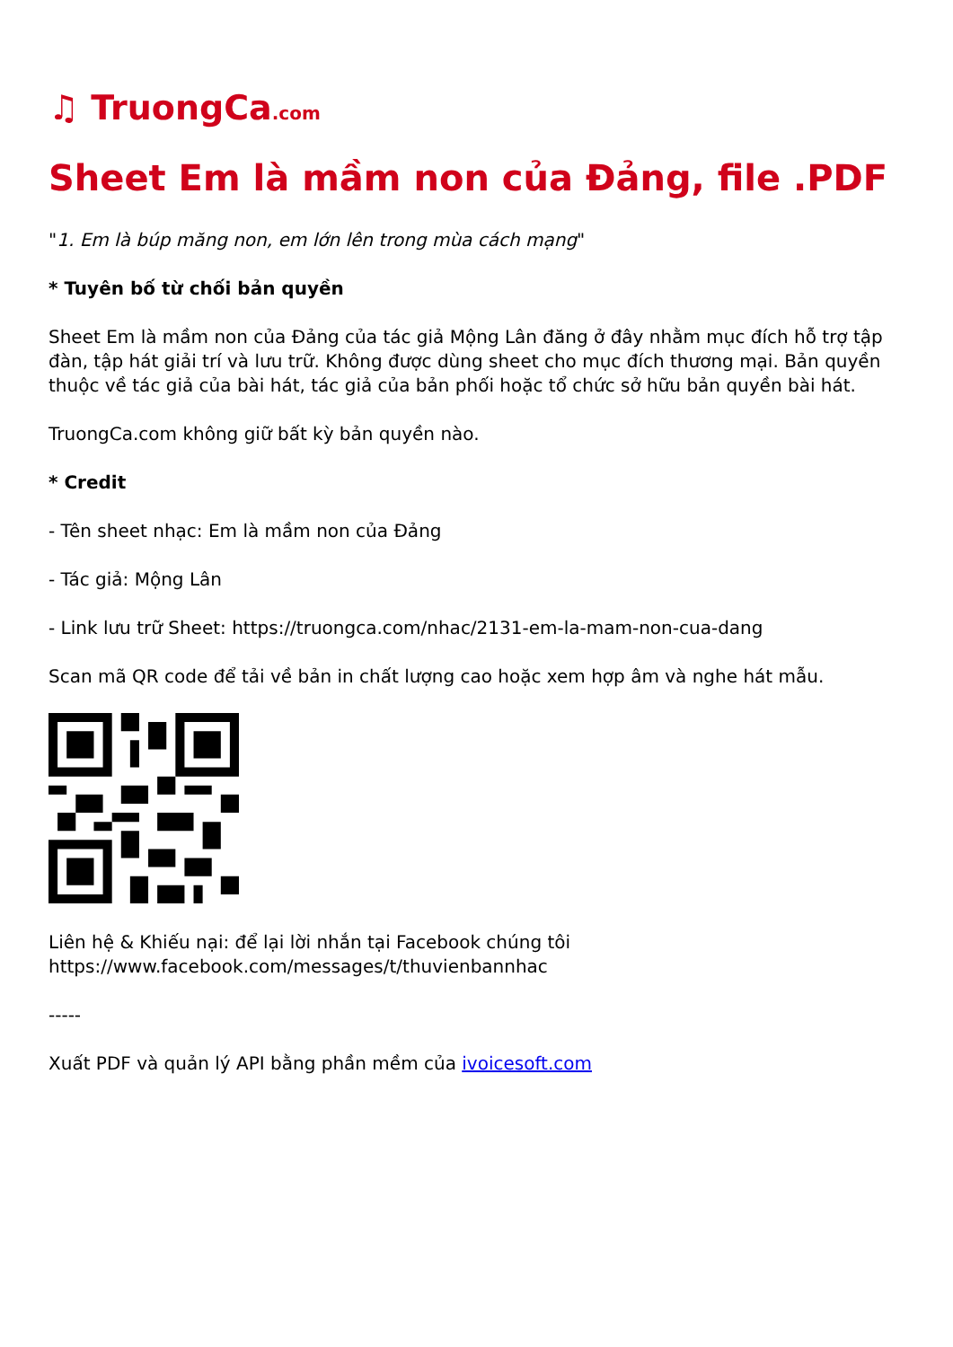♫ TruongCa.com
Sheet Em là mầm non của Đảng, file .PDF
"1. Em là búp măng non, em lớn lên trong mùa cách mạng"
* Tuyên bố từ chối bản quyền
Sheet Em là mầm non của Đảng của tác giả Mộng Lân đăng ở đây nhằm mục đích hỗ trợ tập đàn, tập hát giải trí và lưu trữ. Không được dùng sheet cho mục đích thương mại. Bản quyền thuộc về tác giả của bài hát, tác giả của bản phối hoặc tổ chức sở hữu bản quyền bài hát.
TruongCa.com không giữ bất kỳ bản quyền nào.
* Credit
- Tên sheet nhạc: Em là mầm non của Đảng
- Tác giả: Mộng Lân
- Link lưu trữ Sheet: https://truongca.com/nhac/2131-em-la-mam-non-cua-dang
Scan mã QR code để tải về bản in chất lượng cao hoặc xem hợp âm và nghe hát mẫu.
Liên hệ & Khiếu nại: để lại lời nhắn tại Facebook chúng tôi
https://www.facebook.com/messages/t/thuvienbannhac
-----
Xuất PDF và quản lý API bằng phần mềm của ivoicesoft.com